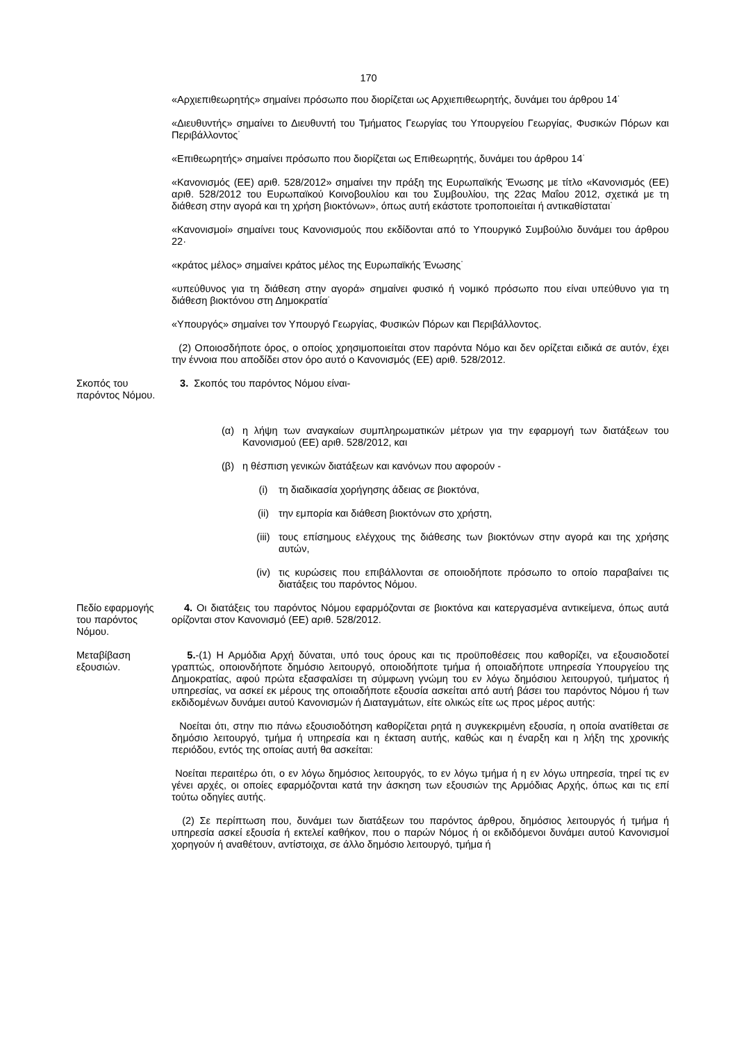170
«Αρχιεπιθεωρητής» σημαίνει πρόσωπο που διορίζεται ως Αρχιεπιθεωρητής, δυνάμει του άρθρου 14˙
«Διευθυντής» σημαίνει το Διευθυντή του Τμήματος Γεωργίας του Υπουργείου Γεωργίας, Φυσικών Πόρων και Περιβάλλοντος˙
«Επιθεωρητής» σημαίνει πρόσωπο που διορίζεται ως Επιθεωρητής, δυνάμει του άρθρου 14˙
«Κανονισμός (ΕΕ) αριθ. 528/2012» σημαίνει την πράξη της Ευρωπαϊκής Ένωσης με τίτλο «Κανονισμός (ΕΕ) αριθ. 528/2012 του Ευρωπαϊκού Κοινοβουλίου και του Συμβουλίου, της 22ας Μαΐου 2012, σχετικά με τη διάθεση στην αγορά και τη χρήση βιοκτόνων», όπως αυτή εκάστοτε τροποποιείται ή αντικαθίσταται˙
«Κανονισμοί» σημαίνει τους Κανονισμούς που εκδίδονται από το Υπουργικό Συμβούλιο δυνάμει του άρθρου 22·
«κράτος μέλος» σημαίνει κράτος μέλος της Ευρωπαϊκής Ένωσης˙
«υπεύθυνος για τη διάθεση στην αγορά» σημαίνει φυσικό ή νομικό πρόσωπο που είναι υπεύθυνο για τη διάθεση βιοκτόνου στη Δημοκρατία˙
«Υπουργός» σημαίνει τον Υπουργό Γεωργίας, Φυσικών Πόρων και Περιβάλλοντος.
(2) Οποιοσδήποτε όρος, ο οποίος χρησιμοποιείται στον παρόντα Νόμο και δεν ορίζεται ειδικά σε αυτόν, έχει την έννοια που αποδίδει στον όρο αυτό ο Κανονισμός (ΕΕ) αριθ. 528/2012.
Σκοπός του παρόντος Νόμου.
3. Σκοπός του παρόντος Νόμου είναι-
(α) η λήψη των αναγκαίων συμπληρωματικών μέτρων για την εφαρμογή των διατάξεων του Κανονισμού (ΕΕ) αριθ. 528/2012, και
(β) η θέσπιση γενικών διατάξεων και κανόνων που αφορούν -
(i) τη διαδικασία χορήγησης άδειας σε βιοκτόνα,
(ii) την εμπορία και διάθεση βιοκτόνων στο χρήστη,
(iii) τους επίσημους ελέγχους της διάθεσης των βιοκτόνων στην αγορά και της χρήσης αυτών,
(iv) τις κυρώσεις που επιβάλλονται σε οποιοδήποτε πρόσωπο το οποίο παραβαίνει τις διατάξεις του παρόντος Νόμου.
Πεδίο εφαρμογής του παρόντος Νόμου.
4. Οι διατάξεις του παρόντος Νόμου εφαρμόζονται σε βιοκτόνα και κατεργασμένα αντικείμενα, όπως αυτά ορίζονται στον Κανονισμό (ΕΕ) αριθ. 528/2012.
Μεταβίβαση εξουσιών.
5.-(1) Η Αρμόδια Αρχή δύναται, υπό τους όρους και τις προϋποθέσεις που καθορίζει, να εξουσιοδοτεί γραπτώς, οποιονδήποτε δημόσιο λειτουργό, οποιοδήποτε τμήμα ή οποιαδήποτε υπηρεσία Υπουργείου της Δημοκρατίας, αφού πρώτα εξασφαλίσει τη σύμφωνη γνώμη του εν λόγω δημόσιου λειτουργού, τμήματος ή υπηρεσίας, να ασκεί εκ μέρους της οποιαδήποτε εξουσία ασκείται από αυτή βάσει του παρόντος Νόμου ή των εκδιδομένων δυνάμει αυτού Κανονισμών ή Διαταγμάτων, είτε ολικώς είτε ως προς μέρος αυτής:
Νοείται ότι, στην πιο πάνω εξουσιοδότηση καθορίζεται ρητά η συγκεκριμένη εξουσία, η οποία ανατίθεται σε δημόσιο λειτουργό, τμήμα ή υπηρεσία και η έκταση αυτής, καθώς και η έναρξη και η λήξη της χρονικής περιόδου, εντός της οποίας αυτή θα ασκείται:
Νοείται περαιτέρω ότι, ο εν λόγω δημόσιος λειτουργός, το εν λόγω τμήμα ή η εν λόγω υπηρεσία, τηρεί τις εν γένει αρχές, οι οποίες εφαρμόζονται κατά την άσκηση των εξουσιών της Αρμόδιας Αρχής, όπως και τις επί τούτω οδηγίες αυτής.
(2) Σε περίπτωση που, δυνάμει των διατάξεων του παρόντος άρθρου, δημόσιος λειτουργός ή τμήμα ή υπηρεσία ασκεί εξουσία ή εκτελεί καθήκον, που ο παρών Νόμος ή οι εκδιδόμενοι δυνάμει αυτού Κανονισμοί χορηγούν ή αναθέτουν, αντίστοιχα, σε άλλο δημόσιο λειτουργό, τμήμα ή